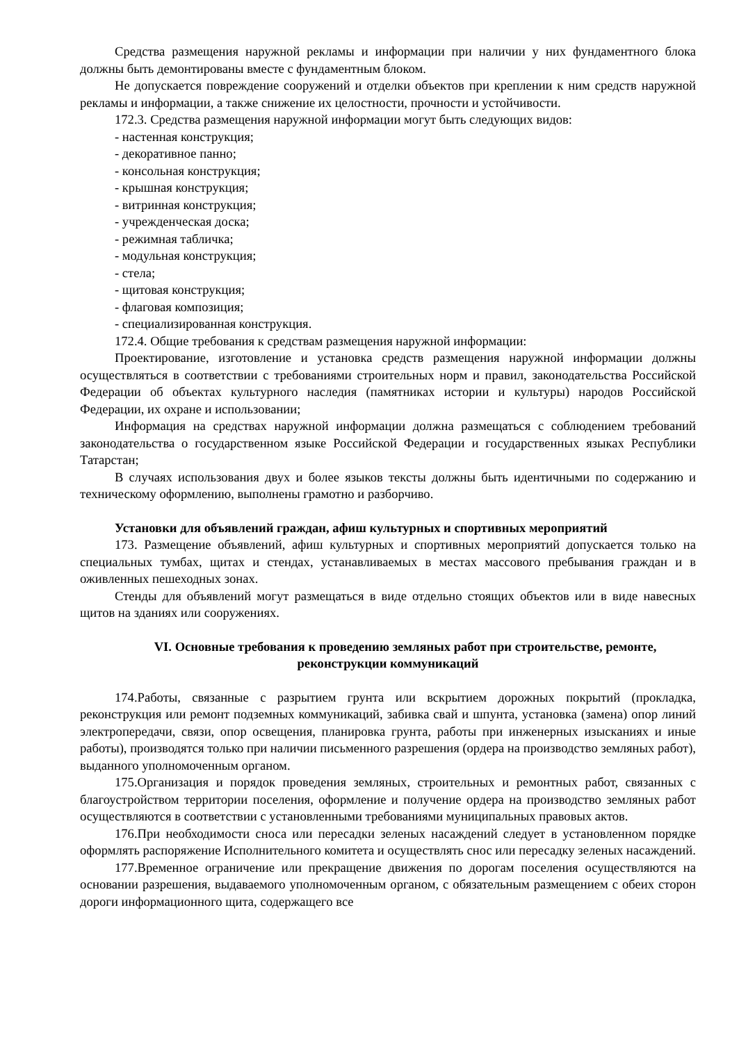Средства размещения наружной рекламы и информации при наличии у них фундаментного блока должны быть демонтированы вместе с фундаментным блоком.
Не допускается повреждение сооружений и отделки объектов при креплении к ним средств наружной рекламы и информации, а также снижение их целостности, прочности и устойчивости.
172.3. Средства размещения наружной информации могут быть следующих видов:
- настенная конструкция;
- декоративное панно;
- консольная конструкция;
- крышная конструкция;
- витринная конструкция;
- учрежденческая доска;
- режимная табличка;
- модульная конструкция;
- стела;
- щитовая конструкция;
- флаговая композиция;
- специализированная конструкция.
172.4. Общие требования к средствам размещения наружной информации:
Проектирование, изготовление и установка средств размещения наружной информации должны осуществляться в соответствии с требованиями строительных норм и правил, законодательства Российской Федерации об объектах культурного наследия (памятниках истории и культуры) народов Российской Федерации, их охране и использовании;
Информация на средствах наружной информации должна размещаться с соблюдением требований законодательства о государственном языке Российской Федерации и государственных языках Республики Татарстан;
В случаях использования двух и более языков тексты должны быть идентичными по содержанию и техническому оформлению, выполнены грамотно и разборчиво.
Установки для объявлений граждан, афиш культурных и спортивных мероприятий
173. Размещение объявлений, афиш культурных и спортивных мероприятий допускается только на специальных тумбах, щитах и стендах, устанавливаемых в местах массового пребывания граждан и в оживленных пешеходных зонах.
Стенды для объявлений могут размещаться в виде отдельно стоящих объектов или в виде навесных щитов на зданиях или сооружениях.
VI. Основные требования к проведению земляных работ при строительстве, ремонте, реконструкции коммуникаций
174.Работы, связанные с разрытием грунта или вскрытием дорожных покрытий (прокладка, реконструкция или ремонт подземных коммуникаций, забивка свай и шпунта, установка (замена) опор линий электропередачи, связи, опор освещения, планировка грунта, работы при инженерных изысканиях и иные работы), производятся только при наличии письменного разрешения (ордера на производство земляных работ), выданного уполномоченным органом.
175.Организация и порядок проведения земляных, строительных и ремонтных работ, связанных с благоустройством территории поселения, оформление и получение ордера на производство земляных работ осуществляются в соответствии с установленными требованиями муниципальных правовых актов.
176.При необходимости сноса или пересадки зеленых насаждений следует в установленном порядке оформлять распоряжение Исполнительного комитета и осуществлять снос или пересадку зеленых насаждений.
177.Временное ограничение или прекращение движения по дорогам поселения осуществляются на основании разрешения, выдаваемого уполномоченным органом, с обязательным размещением с обеих сторон дороги информационного щита, содержащего все